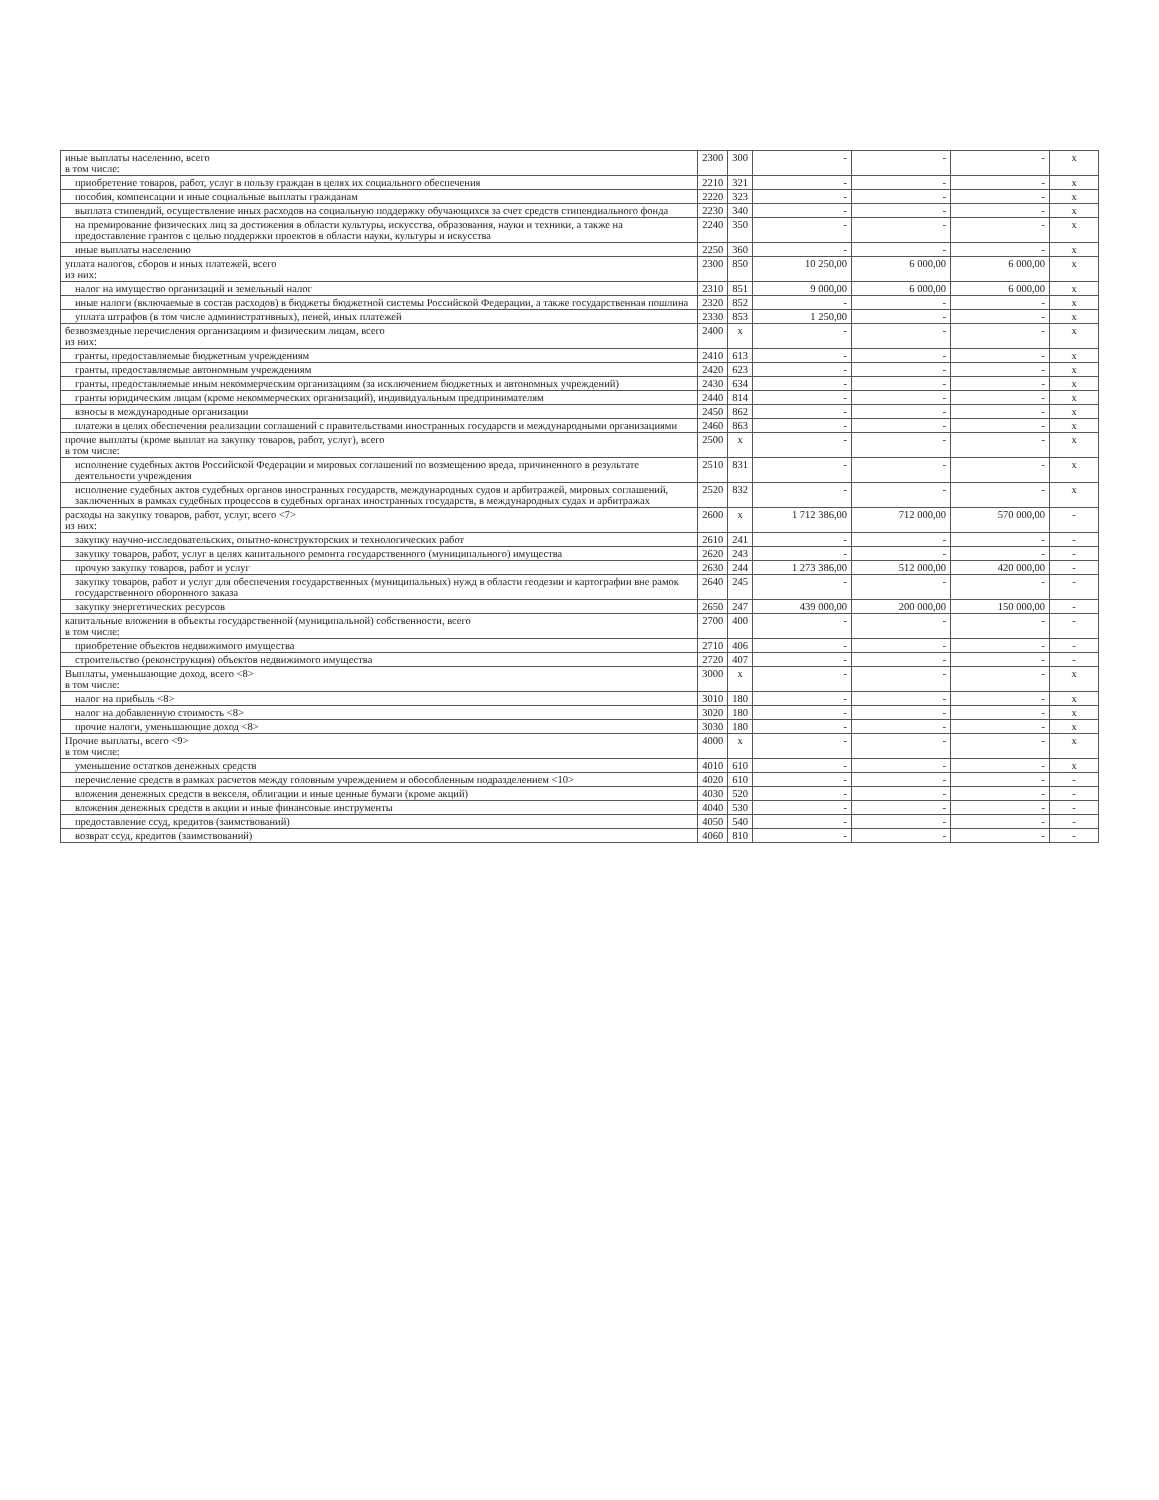| иные выплаты населению, всего в том числе: | 2300 | 300 | - | - | - | x |
| приобретение товаров, работ, услуг в пользу граждан в целях их социального обеспечения | 2210 | 321 | - | - | - | x |
| пособия, компенсации и иные социальные выплаты гражданам | 2220 | 323 | - | - | - | x |
| выплата стипендий, осуществление иных расходов на социальную поддержку обучающихся за счет средств стипендиального фонда | 2230 | 340 | - | - | - | x |
| на премирование физических лиц за достижения в области культуры, искусства, образования, науки и техники, а также на предоставление грантов с целью поддержки проектов в области науки, культуры и искусства | 2240 | 350 | - | - | - | x |
| иные выплаты населению | 2250 | 360 | - | - | - | x |
| уплата налогов, сборов и иных платежей, всего из них: | 2300 | 850 | 10 250,00 | 6 000,00 | 6 000,00 | x |
| налог на имущество организаций и земельный налог | 2310 | 851 | 9 000,00 | 6 000,00 | 6 000,00 | x |
| иные налоги (включаемые в состав расходов) в бюджеты бюджетной системы Российской Федерации, а также государственная пошлина | 2320 | 852 | - | - | - | x |
| уплата штрафов (в том числе административных), пеней, иных платежей | 2330 | 853 | 1 250,00 | - | - | x |
| безвозмездные перечисления организациям и физическим лицам, всего из них: | 2400 | x | - | - | - | x |
| гранты, предоставляемые бюджетным учреждениям | 2410 | 613 | - | - | - | x |
| гранты, предоставляемые автономным учреждениям | 2420 | 623 | - | - | - | x |
| гранты, предоставляемые иным некоммерческим организациям (за исключением бюджетных и автономных учреждений) | 2430 | 634 | - | - | - | x |
| гранты юридическим лицам (кроме некоммерческих организаций), индивидуальным предпринимателям | 2440 | 814 | - | - | - | x |
| взносы в международные организации | 2450 | 862 | - | - | - | x |
| платежи в целях обеспечения реализации соглашений с правительствами иностранных государств и международными организациями | 2460 | 863 | - | - | - | x |
| прочие выплаты (кроме выплат на закупку товаров, работ, услуг), всего в том числе: | 2500 | x | - | - | - | x |
| исполнение судебных актов Российской Федерации и мировых соглашений по возмещению вреда, причиненного в результате деятельности учреждения | 2510 | 831 | - | - | - | x |
| исполнение судебных актов судебных органов иностранных государств, международных судов и арбитражей, мировых соглашений, заключенных в рамках судебных процессов в судебных органах иностранных государств, в международных судах и арбитражах | 2520 | 832 | - | - | - | x |
| расходы на закупку товаров, работ, услуг, всего <7> из них: | 2600 | x | 1 712 386,00 | 712 000,00 | 570 000,00 | - |
| закупку научно-исследовательских, опытно-конструкторских и технологических работ | 2610 | 241 | - | - | - | - |
| закупку товаров, работ, услуг в целях капитального ремонта государственного (муниципального) имущества | 2620 | 243 | - | - | - | - |
| прочую закупку товаров, работ и услуг | 2630 | 244 | 1 273 386,00 | 512 000,00 | 420 000,00 | - |
| закупку товаров, работ и услуг для обеспечения государственных (муниципальных) нужд в области геодезии и картографии вне рамок государственного оборонного заказа | 2640 | 245 | - | - | - | - |
| закупку энергетических ресурсов | 2650 | 247 | 439 000,00 | 200 000,00 | 150 000,00 | - |
| капитальные вложения в объекты государственной (муниципальной) собственности, всего в том числе: | 2700 | 400 | - | - | - | - |
| приобретение объектов недвижимого имущества | 2710 | 406 | - | - | - | - |
| строительство (реконструкция) объектов недвижимого имущества | 2720 | 407 | - | - | - | - |
| Выплаты, уменьшающие доход, всего <8> в том числе: | 3000 | x | - | - | - | x |
| налог на прибыль <8> | 3010 | 180 | - | - | - | x |
| налог на добавленную стоимость <8> | 3020 | 180 | - | - | - | x |
| прочие налоги, уменьшающие доход <8> | 3030 | 180 | - | - | - | x |
| Прочие выплаты, всего <9> в том числе: | 4000 | x | - | - | - | x |
| уменьшение остатков денежных средств | 4010 | 610 | - | - | - | x |
| перечисление средств в рамках расчетов между головным учреждением и обособленным подразделением <10> | 4020 | 610 | - | - | - | - |
| вложения денежных средств в векселя, облигации и иные ценные бумаги (кроме акций) | 4030 | 520 | - | - | - | - |
| вложения денежных средств в акции и иные финансовые инструменты | 4040 | 530 | - | - | - | - |
| предоставление ссуд, кредитов (заимствований) | 4050 | 540 | - | - | - | - |
| возврат ссуд, кредитов (заимствований) | 4060 | 810 | - | - | - | - |